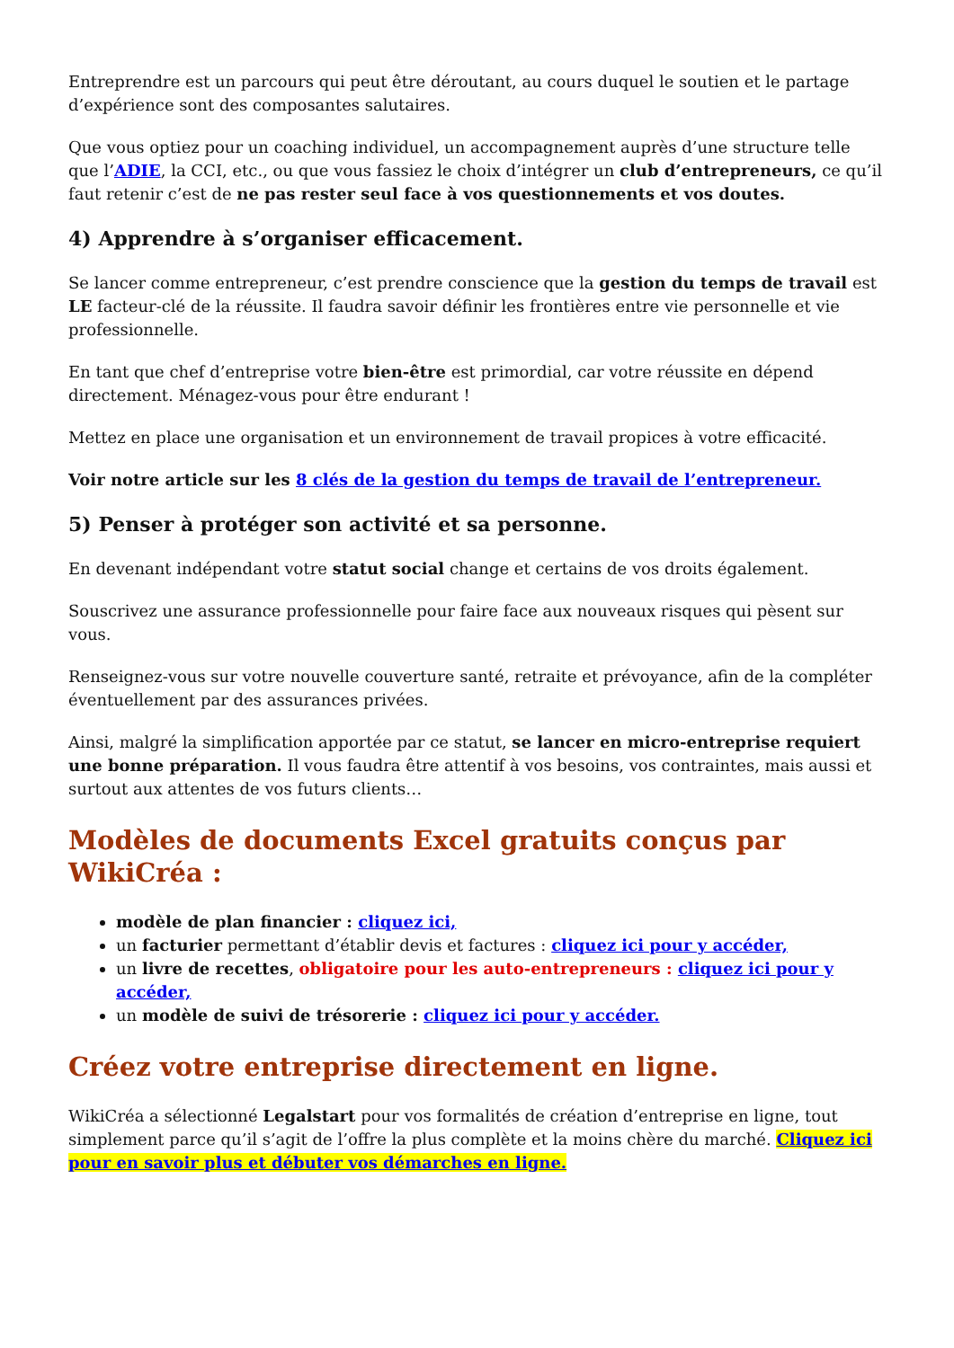Entreprendre est un parcours qui peut être déroutant, au cours duquel le soutien et le partage d’expérience sont des composantes salutaires.
Que vous optiez pour un coaching individuel, un accompagnement auprès d’une structure telle que l’ADIE, la CCI, etc., ou que vous fassiez le choix d’intégrer un club d’entrepreneurs, ce qu’il faut retenir c’est de ne pas rester seul face à vos questionnements et vos doutes.
4) Apprendre à s’organiser efficacement.
Se lancer comme entrepreneur, c’est prendre conscience que la gestion du temps de travail est LE facteur-clé de la réussite. Il faudra savoir définir les frontières entre vie personnelle et vie professionnelle.
En tant que chef d’entreprise votre bien-être est primordial, car votre réussite en dépend directement. Ménagez-vous pour être endurant !
Mettez en place une organisation et un environnement de travail propices à votre efficacité.
Voir notre article sur les 8 clés de la gestion du temps de travail de l’entrepreneur.
5) Penser à protéger son activité et sa personne.
En devenant indépendant votre statut social change et certains de vos droits également.
Souscrivez une assurance professionnelle pour faire face aux nouveaux risques qui pèsent sur vous.
Renseignez-vous sur votre nouvelle couverture santé, retraite et prévoyance, afin de la compléter éventuellement par des assurances privées.
Ainsi, malgré la simplification apportée par ce statut, se lancer en micro-entreprise requiert une bonne préparation. Il vous faudra être attentif à vos besoins, vos contraintes, mais aussi et surtout aux attentes de vos futurs clients…
Modèles de documents Excel gratuits conçus par WikiCréa :
modèle de plan financier : cliquez ici,
un facturier permettant d’établir devis et factures : cliquez ici pour y accéder,
un livre de recettes, obligatoire pour les auto-entrepreneurs : cliquez ici pour y accéder,
un modèle de suivi de trésorerie : cliquez ici pour y accéder.
Créez votre entreprise directement en ligne.
WikiCréa a sélectionné Legalstart pour vos formalités de création d’entreprise en ligne, tout simplement parce qu’il s’agit de l’offre la plus complète et la moins chère du marché. Cliquez ici pour en savoir plus et débuter vos démarches en ligne.